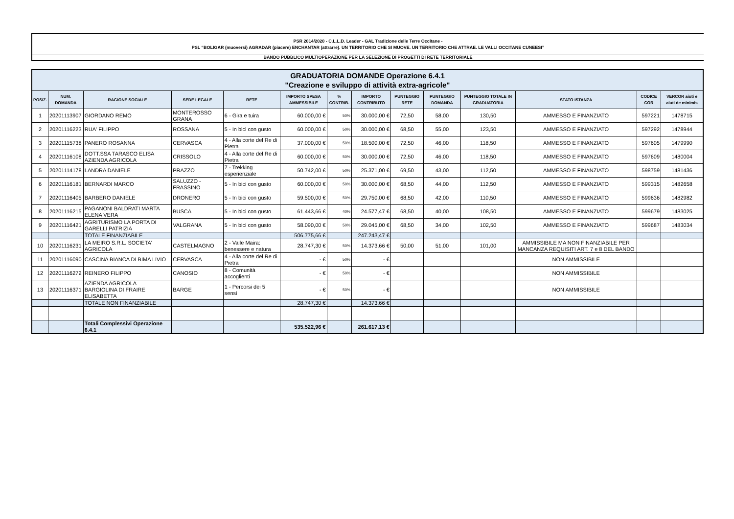PSR 2014/2020 - C.L.L.D. Leader - GAL Tradizione delle Terre Occitane -
PSL “BOLIGAR (muoversi) AGRADAR (piacere) ENCHANTAR (attrarre). UN TERRITORIO CHE SI MUOVE. UN TERRITORIO CHE ATTRAE. LE VALLI OCCITANE CUNEESI”
BANDO PUBBLICO MULTIOPERAZIONE PER LA SELEZIONE DI PROGETTI DI RETE TERRITORIALE
| GRADUATORIA DOMANDE Operazione 6.4.1 "Creazione e sviluppo di attività extra-agricole" | | | | | | | | | | | | | |
| POSIZ. | NUM. DOMANDA | RAGIONE SOCIALE | SEDE LEGALE | RETE | IMPORTO SPESA AMMESSIBILE | % CONTRIB. | IMPORTO CONTRIBUTO | PUNTEGGIO RETE | PUNTEGGIO DOMANDA | PUNTEGGIO TOTALE IN GRADUATORIA | STATO ISTANZA | CODICE COR | VERCOR aiuti e aiuti de minimis |
| 1 | 20201113907 | GIORDANO REMO | MONTEROSSO GRANA | 6 - Gira e tuira | 60.000,00 € | 50% | 30.000,00 € | 72,50 | 58,00 | 130,50 | AMMESSO E FINANZIATO | 597221 | 1478715 |
| 2 | 20201116223 | RUA' FILIPPO | ROSSANA | 5 - In bici con gusto | 60.000,00 € | 50% | 30.000,00 € | 68,50 | 55,00 | 123,50 | AMMESSO E FINANZIATO | 597292 | 1478944 |
| 3 | 20201115738 | PANERO ROSANNA | CERVASCA | 4 - Alla corte del Re di Pietra | 37.000,00 € | 50% | 18.500,00 € | 72,50 | 46,00 | 118,50 | AMMESSO E FINANZIATO | 597605 | 1479990 |
| 4 | 20201116108 | DOTT.SSA TARASCO ELISA AZIENDA AGRICOLA | CRISSOLO | 4 - Alla corte del Re di Pietra | 60.000,00 € | 50% | 30.000,00 € | 72,50 | 46,00 | 118,50 | AMMESSO E FINANZIATO | 597609 | 1480004 |
| 5 | 20201114178 | LANDRA DANIELE | PRAZZO | 7 - Trekking esperienziale | 50.742,00 € | 50% | 25.371,00 € | 69,50 | 43,00 | 112,50 | AMMESSO E FINANZIATO | 598759 | 1481436 |
| 6 | 20201116181 | BERNARDI MARCO | SALUZZO - FRASSINO | 5 - In bici con gusto | 60.000,00 € | 50% | 30.000,00 € | 68,50 | 44,00 | 112,50 | AMMESSO E FINANZIATO | 599315 | 1482658 |
| 7 | 20201116405 | BARBERO DANIELE | DRONERO | 5 - In bici con gusto | 59.500,00 € | 50% | 29.750,00 € | 68,50 | 42,00 | 110,50 | AMMESSO E FINANZIATO | 599636 | 1482982 |
| 8 | 20201116215 | PAGANONI BALDRATI MARTA ELENA VERA | BUSCA | 5 - In bici con gusto | 61.443,66 € | 40% | 24.577,47 € | 68,50 | 40,00 | 108,50 | AMMESSO E FINANZIATO | 599679 | 1483025 |
| 9 | 20201116421 | AGRITURISMO LA PORTA DI GARELLI PATRIZIA | VALGRANA | 5 - In bici con gusto | 58.090,00 € | 50% | 29.045,00 € | 68,50 | 34,00 | 102,50 | AMMESSO E FINANZIATO | 599687 | 1483034 |
| | | TOTALE FINANZIABILE | | | 506.775,66 € | | 247.243,47 € | | | | | | |
| 10 | 20201116231 | LA MEIRO S.R.L. SOCIETA' AGRICOLA | CASTELMAGNO | 2 - Valle Maira: benessere e natura | 28.747,30 € | 50% | 14.373,66 € | 50,00 | 51,00 | 101,00 | AMMISSIBILE MA NON FINANZIABILE PER MANCANZA REQUISITI ART. 7 e 8 DEL BANDO | | |
| 11 | 20201116090 | CASCINA BIANCA DI BIMA LIVIO | CERVASCA | 4 - Alla corte del Re di Pietra | - € | 50% | - € | | | | NON AMMISSIBILE | | |
| 12 | 20201116272 | REINERO FILIPPO | CANOSIO | 8 - Comunità accoglienti | - € | 50% | - € | | | | NON AMMISSIBILE | | |
| 13 | 20201116371 | AZIENDA AGRICOLA BARGIOLINA DI FRAIRE ELISABETTA | BARGE | 1 - Percorsi dei 5 sensi | - € | 50% | - € | | | | NON AMMISSIBILE | | |
| | | TOTALE NON FINANZIABILE | | | 28.747,30 € | | 14.373,66 € | | | | | | |
| | | Totali Complessivi Operazione 6.4.1 | | | 535.522,96 € | | 261.617,13 € | | | | | | |